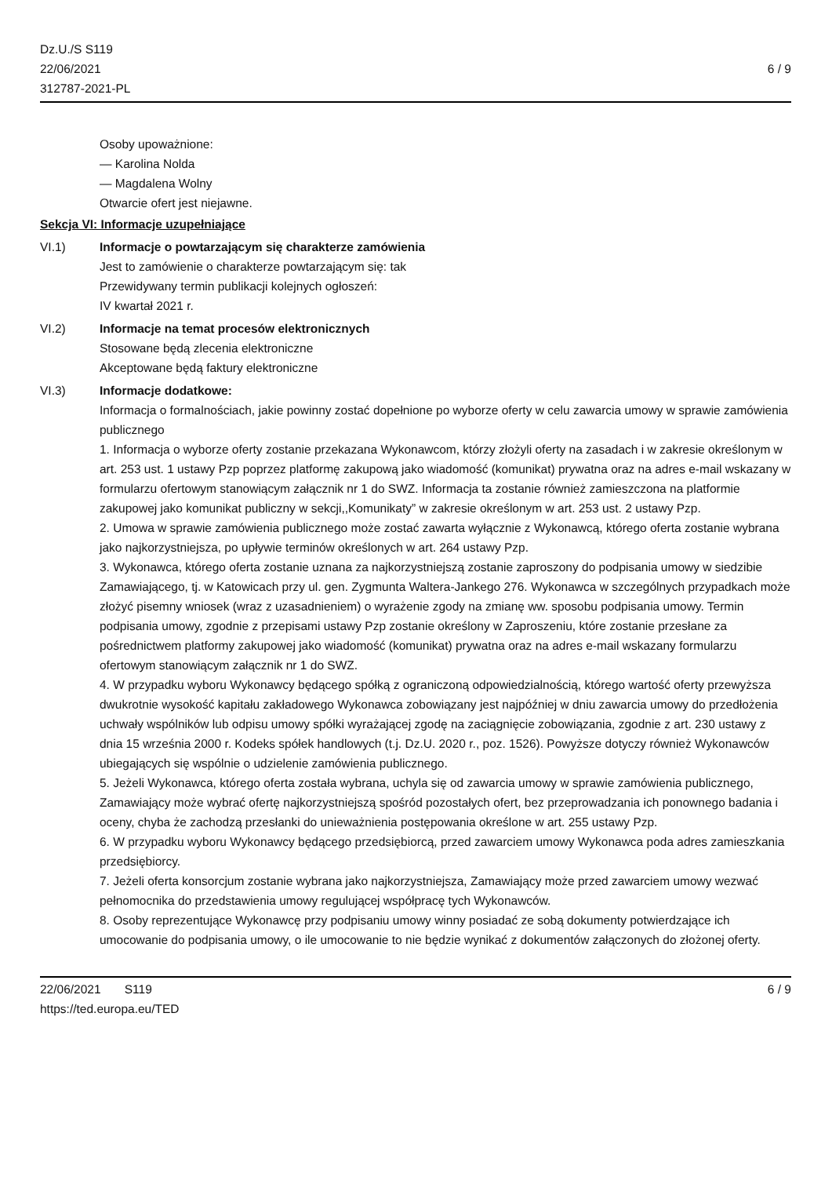Dz.U./S S119
22/06/2021
312787-2021-PL
6 / 9
Osoby upoważnione:
— Karolina Nolda
— Magdalena Wolny
Otwarcie ofert jest niejawne.
Sekcja VI: Informacje uzupełniające
VI.1) Informacje o powtarzającym się charakterze zamówienia
Jest to zamówienie o charakterze powtarzającym się: tak
Przewidywany termin publikacji kolejnych ogłoszeń:
IV kwartał 2021 r.
VI.2) Informacje na temat procesów elektronicznych
Stosowane będą zlecenia elektroniczne
Akceptowane będą faktury elektroniczne
VI.3) Informacje dodatkowe:
Informacja o formalnościach, jakie powinny zostać dopełnione po wyborze oferty w celu zawarcia umowy w sprawie zamówienia publicznego
1. Informacja o wyborze oferty zostanie przekazana Wykonawcom, którzy złożyli oferty na zasadach i w zakresie określonym w art. 253 ust. 1 ustawy Pzp poprzez platformę zakupową jako wiadomość (komunikat) prywatna oraz na adres e-mail wskazany w formularzu ofertowym stanowiącym załącznik nr 1 do SWZ. Informacja ta zostanie również zamieszczona na platformie zakupowej jako komunikat publiczny w sekcji,,Komunikaty” w zakresie określonym w art. 253 ust. 2 ustawy Pzp.
2. Umowa w sprawie zamówienia publicznego może zostać zawarta wyłącznie z Wykonawcą, którego oferta zostanie wybrana jako najkorzystniejsza, po upływie terminów określonych w art. 264 ustawy Pzp.
3. Wykonawca, którego oferta zostanie uznana za najkorzystniejszą zostanie zaproszony do podpisania umowy w siedzibie Zamawiającego, tj. w Katowicach przy ul. gen. Zygmunta Waltera-Jankego 276. Wykonawca w szczególnych przypadkach może złożyć pisemny wniosek (wraz z uzasadnieniem) o wyrażenie zgody na zmianę ww. sposobu podpisania umowy. Termin podpisania umowy, zgodnie z przepisami ustawy Pzp zostanie określony w Zaproszeniu, które zostanie przesłane za pośrednictwem platformy zakupowej jako wiadomość (komunikat) prywatna oraz na adres e-mail wskazany formularzu ofertowym stanowiącym załącznik nr 1 do SWZ.
4. W przypadku wyboru Wykonawcy będącego spółką z ograniczoną odpowiedzialnością, którego wartość oferty przewyższa dwukrotnie wysokość kapitału zakładowego Wykonawca zobowiązany jest najpóźniej w dniu zawarcia umowy do przedłożenia uchwały wspólników lub odpisu umowy spółki wyrażającej zgodę na zaciągnięcie zobowiązania, zgodnie z art. 230 ustawy z dnia 15 września 2000 r. Kodeks spółek handlowych (t.j. Dz.U. 2020 r., poz. 1526). Powyższe dotyczy również Wykonawców ubiegających się wspólnie o udzielenie zamówienia publicznego.
5. Jeżeli Wykonawca, którego oferta została wybrana, uchyla się od zawarcia umowy w sprawie zamówienia publicznego, Zamawiający może wybrać ofertę najkorzystniejszą spośród pozostałych ofert, bez przeprowadzania ich ponownego badania i oceny, chyba że zachodzą przesłanki do unieważnienia postępowania określone w art. 255 ustawy Pzp.
6. W przypadku wyboru Wykonawcy będącego przedsiębiorcą, przed zawarciem umowy Wykonawca poda adres zamieszkania przedsiębiorcy.
7. Jeżeli oferta konsorcjum zostanie wybrana jako najkorzystniejsza, Zamawiający może przed zawarciem umowy wezwać pełnomocnika do przedstawienia umowy regulującej współpracę tych Wykonawców.
8. Osoby reprezentujące Wykonawcę przy podpisaniu umowy winny posiadać ze sobą dokumenty potwierdzające ich umocowanie do podpisania umowy, o ile umocowanie to nie będzie wynikać z dokumentów załączonych do złożonej oferty.
22/06/2021 S119
https://ted.europa.eu/TED
6 / 9